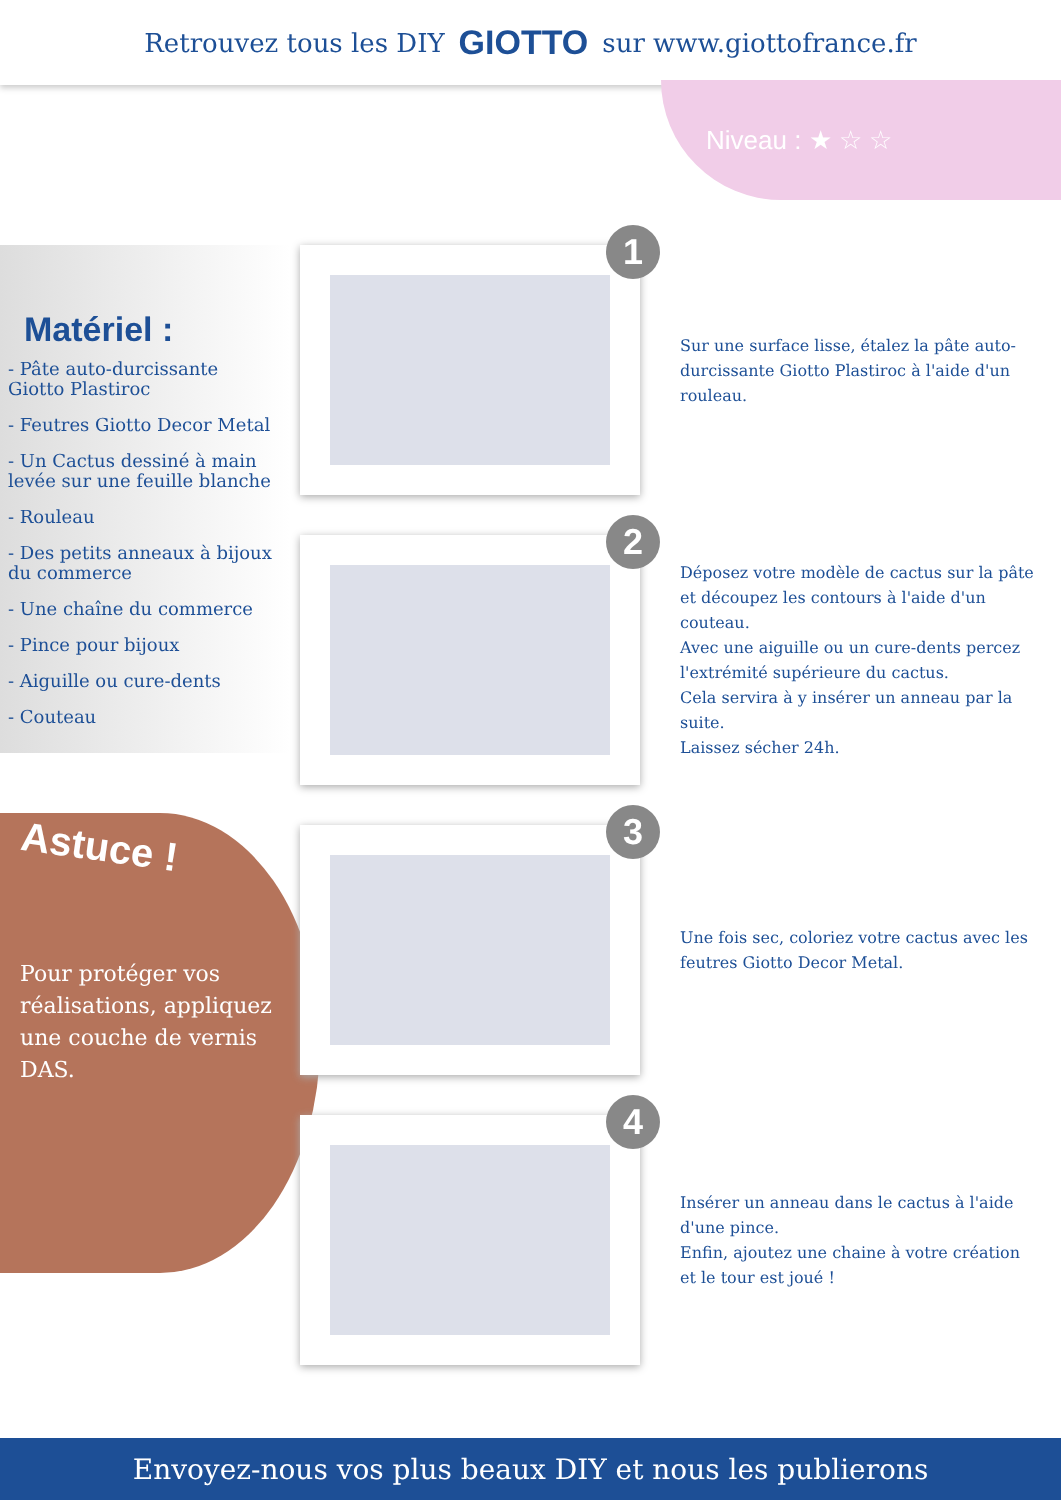Retrouvez tous les DIY GIOTTO sur www.giottofrance.fr
Niveau : ★ ☆ ☆
Matériel :
- Pâte auto-durcissante Giotto Plastiroc
- Feutres Giotto Decor Metal
- Un Cactus dessiné à main levée sur une feuille blanche
- Rouleau
- Des petits anneaux à bijoux du commerce
- Une chaîne du commerce
- Pince pour bijoux
- Aiguille ou cure-dents
- Couteau
Astuce !
Pour protéger vos réalisations, appliquez une couche de vernis DAS.
1
Sur une surface lisse, étalez la pâte auto-durcissante Giotto Plastiroc à l'aide d'un rouleau.
2
Déposez votre modèle de cactus sur la pâte et découpez les contours à l'aide d'un couteau.
Avec une aiguille ou un cure-dents percez l'extrémité supérieure du cactus.
Cela servira à y insérer un anneau par la suite.
Laissez sécher 24h.
3
Une fois sec, coloriez votre cactus avec les feutres Giotto Decor Metal.
4
Insérer un anneau dans le cactus à l'aide d'une pince.
Enfin, ajoutez une chaine à votre création et le tour est joué !
Envoyez-nous vos plus beaux DIY et nous les publierons